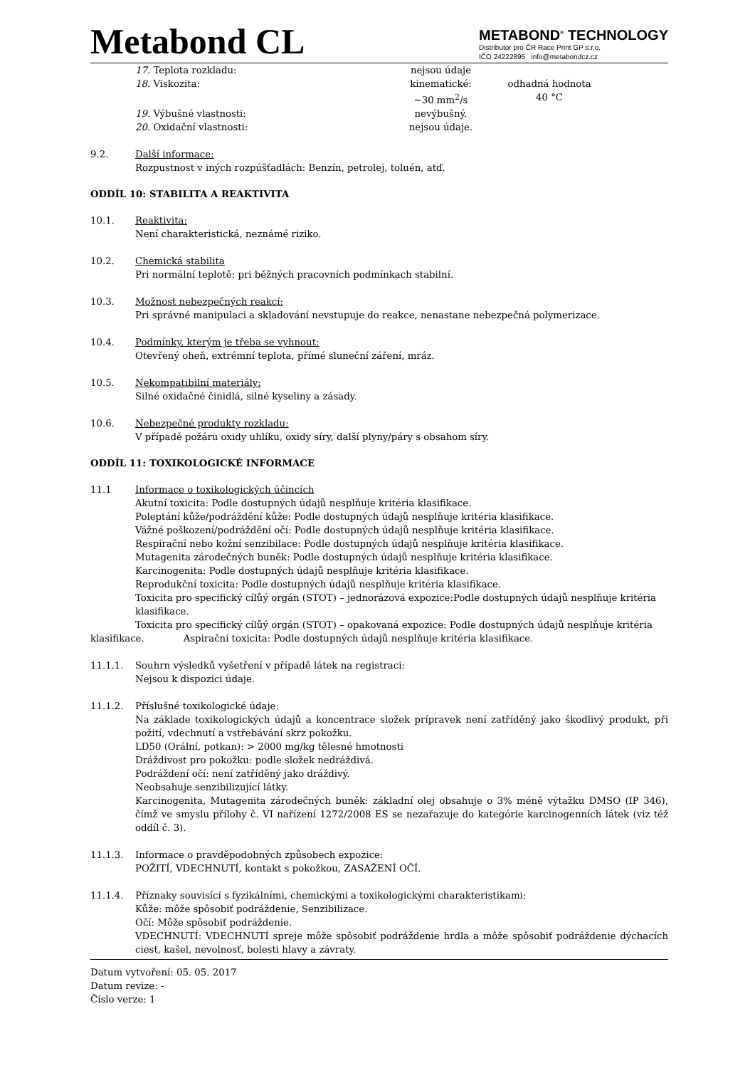Metabond CL
METABOND<sup>®</sup> TECHNOLOGY
Distributor pro ČR Race Print GP s.r.o.
IČO 24222895 info@metabondcz.cz
17. Teplota rozkladu: nejsou údaje
18. Viskozita: kinematické:
~30 mm<sup>2</sup>/s odhadná hodnota
40 °C
19. Výbušné vlastnosti: nevýbušný.
20. Oxidační vlastnosti: nejsou údaje.
9.2. Další informace:
Rozpustnost v iných rozpúšťadlách: Benzín, petrolej, toluén, atď.
ODDÍL 10: STABILITA A REAKTIVITA
10.1. Reaktivita:
Není charakteristická, neznámé riziko.
10.2. Chemická stabilita
Pri normální teplotě: pri běžných pracovních podmínkach stabilní.
10.3. Možnost nebezpečných reakcí:
Pri správné manipulaci a skladování nevstupuje do reakce, nenastane nebezpečná polymerizace.
10.4. Podmínky, kterým je třeba se vyhnout:
Otevřený oheň, extrémní teplota, přímé sluneční záření, mráz.
10.5. Nekompatibilní materiály:
Silné oxidačné činidlá, silné kyseliny a zásady.
10.6. Nebezpečné produkty rozkladu:
V případě požáru oxidy uhlíku, oxidy síry, další plyny/páry s obsahom síry.
ODDÍL 11: TOXIKOLOGICKÉ INFORMACE
11.1 Informace o toxikologických účincích
Akutní toxicita: Podle dostupných údajů nesplňuje kritéria klasifikace.
Poleptání kůže/podráždění kůže: Podle dostupných údajů nesplňuje kritéria klasifikace.
Vážné poškození/podráždění očí: Podle dostupných údajů nesplňuje kritéria klasifikace.
Respirační nebo kožní senzibilace: Podle dostupných údajů nesplňuje kritéria klasifikace.
Mutagenita zárodečných buněk: Podle dostupných údajů nesplňuje kritéria klasifikace.
Karcinogenita: Podle dostupných údajů nesplňuje kritéria klasifikace.
Reprodukční toxicita: Podle dostupných údajů nesplňuje kritéria klasifikace.
Toxicita pro specifický cílůý orgán (STOT) – jednorázová expozice:Podle dostupných údajů nesplňuje kritéria klasifikace.
Toxicita pro specifický cílůý orgán (STOT) – opakovaná expozice: Podle dostupných údajů nesplňuje kritéria
klasifikace. Aspirační toxicita: Podle dostupných údajů nesplňuje kritéria klasifikace.
11.1.1. Souhrn výsledků vyšetření v případě látek na registraci:
Nejsou k dispozici údaje.
11.1.2. Příslušné toxikologické údaje:
Na základe toxikologických údajů a koncentrace složek prípravek není zatříděný jako škodlivý produkt, při požití, vdechnutí a vstřebávání skrz pokožku.
LD50 (Orální, potkan): > 2000 mg/kg tělesné hmotnosti
Dráždivost pro pokožku: podle složek nedráždivá.
Podráždení očí: není zatříděný jako dráždivý.
Neobsahuje senzibilizující látky.
Karcinogenita, Mutagenita zárodečných buněk: základní olej obsahuje o 3% méně výtažku DMSO (IP 346), čímž ve smyslu přílohy č. VI nařízení 1272/2008 ES se nezařazuje do kategórie karcinogenních látek (viz též oddíl č. 3).
11.1.3. Informace o pravděpodobných způsobech expozice:
POŽITÍ, VDECHNUTÍ, kontakt s pokožkou, ZASAŽENÍ OČÍ.
11.1.4. Příznaky souvisící s fyzikálními, chemickými a toxikologickými charakteristikami:
Kůže: môže spôsobiť podráždenie, Senzibilizace.
Očí: Môže spôsobiť podráždenie.
VDECHNUTÍ: VDECHNUTÍ spreje môže spôsobiť podráždenie hrdla a môže spôsobiť podráždenie dýchacích ciest, kašel, nevolnosť, bolesti hlavy a závraty.
Datum vytvoření: 05. 05. 2017
Datum revize: -
Číslo verze: 1